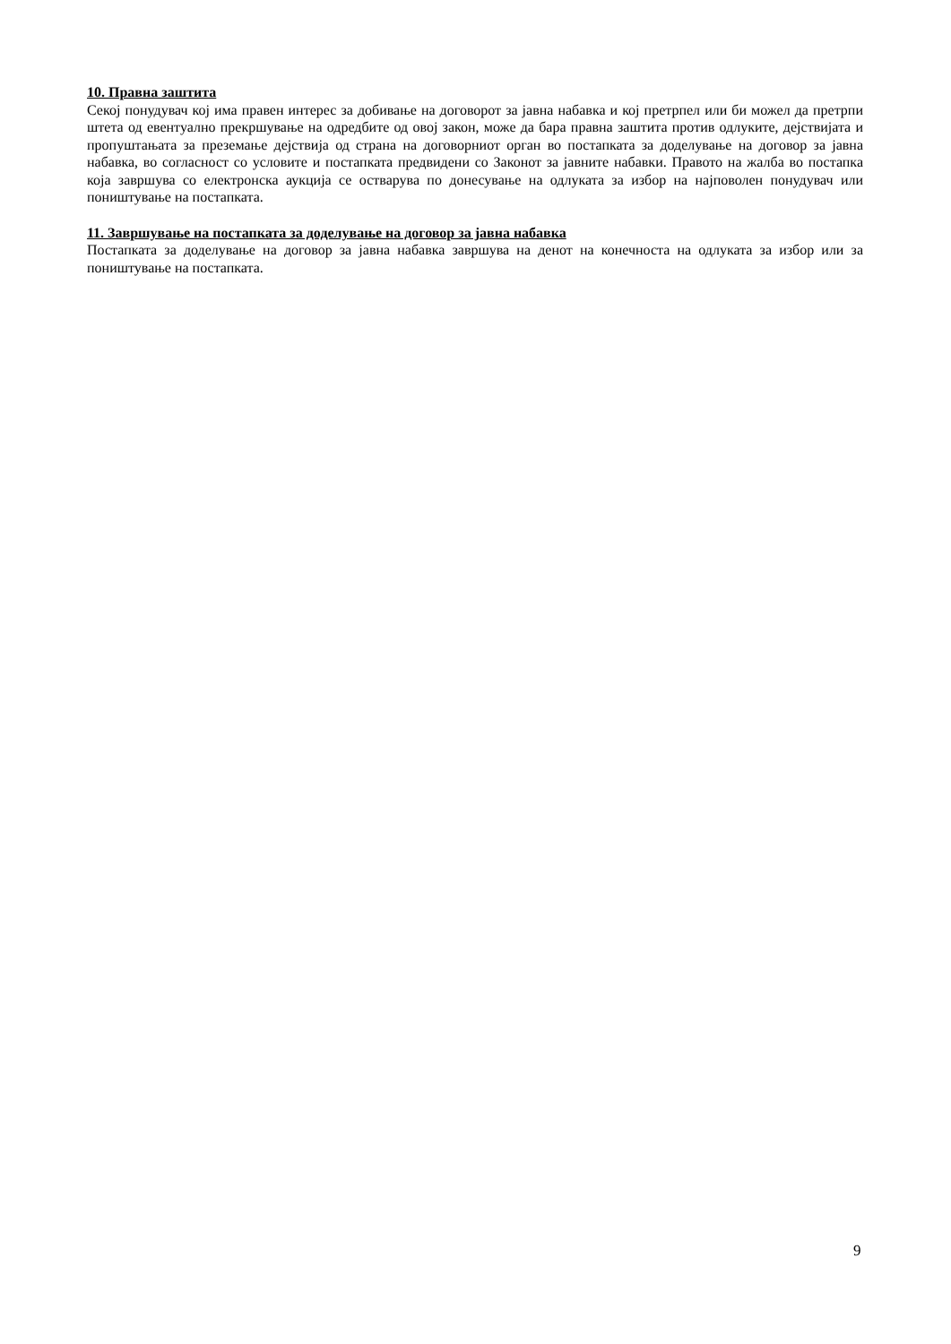10. Правна заштита
Секој понудувач кој има правен интерес за добивање на договорот за јавна набавка и кој претрпел или би можел да претрпи штета од евентуално прекршување на одредбите од овој закон, може да бара правна заштита против одлуките, дејствијата и пропуштањата за преземање дејствија од страна на договорниот орган во постапката за доделување на договор за јавна набавка, во согласност со условите и постапката предвидени со Законот за јавните набавки. Правото на жалба во постапка која завршува со електронска аукција се остварува по донесување на одлуката за избор на најповолен понудувач или поништување на постапката.
11. Завршување на постапката за доделување на договор за јавна набавка
Постапката за доделување на договор за јавна набавка завршува на денот на конечноста на одлуката за избор или за поништување на постапката.
9